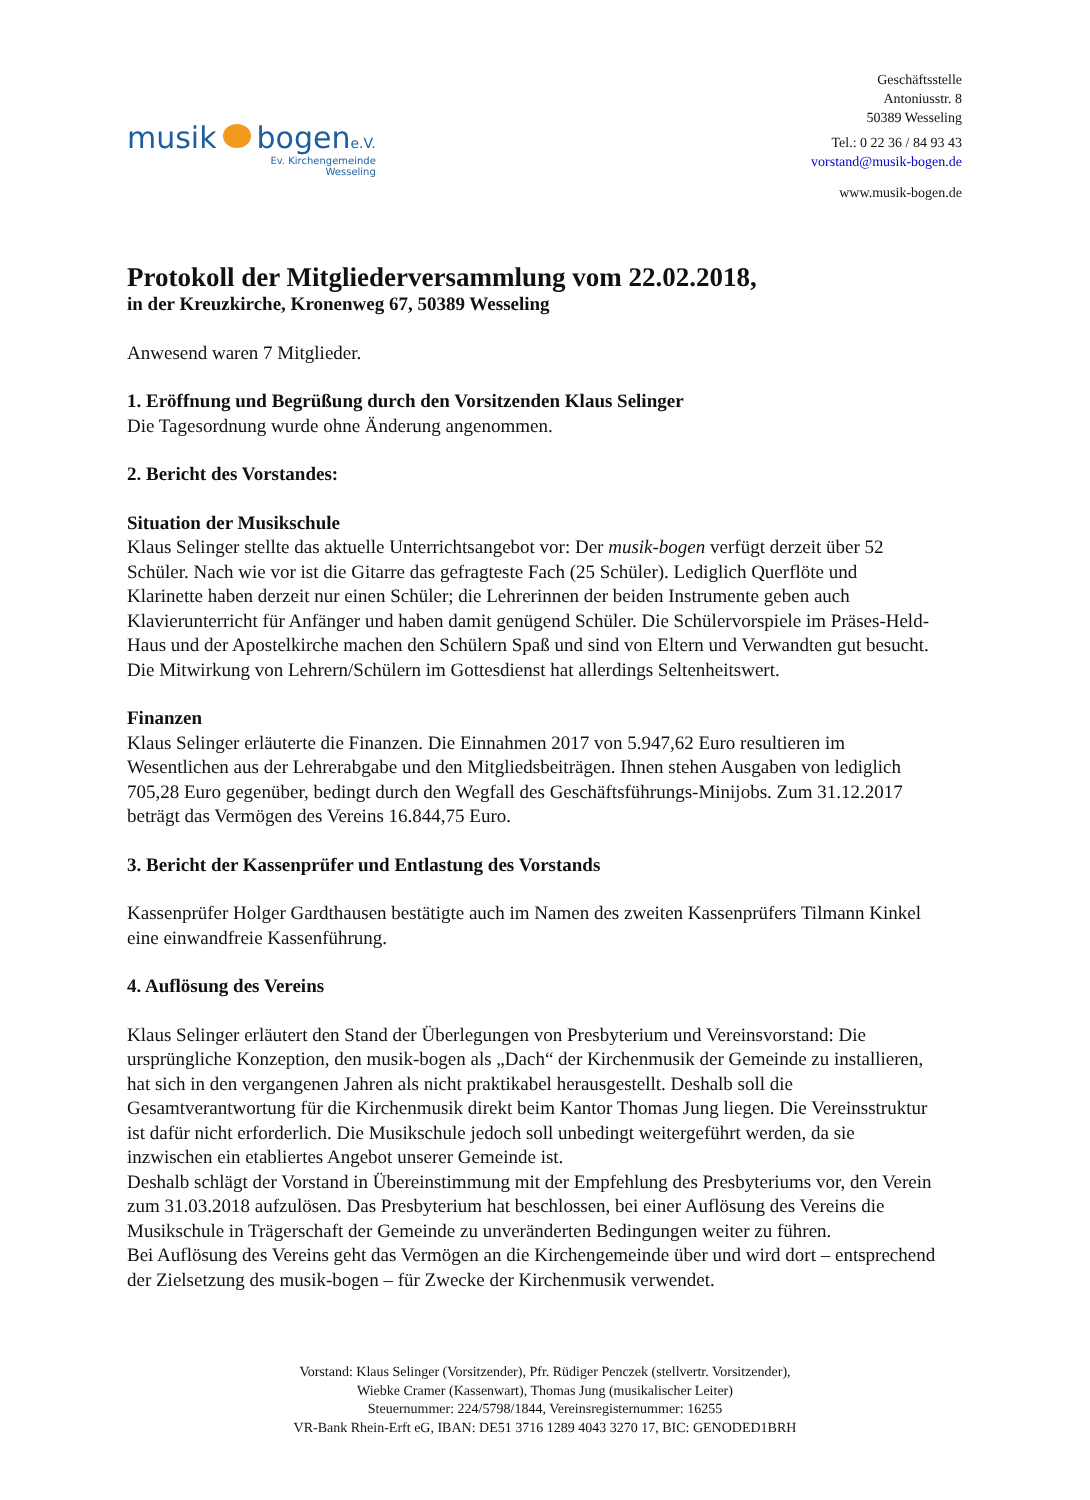musik bogene.V.
Ev. Kirchengemeinde
Wesseling
Geschäftsstelle
Antoniusstr. 8
50389 Wesseling
Tel.: 0 22 36 / 84 93 43
vorstand@musik-bogen.de
www.musik-bogen.de
Protokoll der Mitgliederversammlung vom 22.02.2018,
in der Kreuzkirche, Kronenweg 67, 50389 Wesseling
Anwesend waren 7 Mitglieder.
1. Eröffnung und Begrüßung durch den Vorsitzenden Klaus Selinger
Die Tagesordnung wurde ohne Änderung angenommen.
2. Bericht des Vorstandes:
Situation der Musikschule
Klaus Selinger stellte das aktuelle Unterrichtsangebot vor: Der musik-bogen verfügt derzeit über 52 Schüler. Nach wie vor ist die Gitarre das gefragteste Fach (25 Schüler). Lediglich Querflöte und Klarinette haben derzeit nur einen Schüler; die Lehrerinnen der beiden Instrumente geben auch Klavierunterricht für Anfänger und haben damit genügend Schüler. Die Schülervorspiele im Präses-Held-Haus und der Apostelkirche machen den Schülern Spaß und sind von Eltern und Verwandten gut besucht. Die Mitwirkung von Lehrern/Schülern im Gottesdienst hat allerdings Seltenheitswert.
Finanzen
Klaus Selinger erläuterte die Finanzen. Die Einnahmen 2017 von 5.947,62 Euro resultieren im Wesentlichen aus der Lehrerabgabe und den Mitgliedsbeiträgen. Ihnen stehen Ausgaben von lediglich 705,28 Euro gegenüber, bedingt durch den Wegfall des Geschäftsführungs-Minijobs. Zum 31.12.2017 beträgt das Vermögen des Vereins 16.844,75 Euro.
3. Bericht der Kassenprüfer und Entlastung des Vorstands
Kassenprüfer Holger Gardthausen bestätigte auch im Namen des zweiten Kassenprüfers Tilmann Kinkel eine einwandfreie Kassenführung.
4. Auflösung des Vereins
Klaus Selinger erläutert den Stand der Überlegungen von Presbyterium und Vereinsvorstand: Die ursprüngliche Konzeption, den musik-bogen als „Dach“ der Kirchenmusik der Gemeinde zu installieren, hat sich in den vergangenen Jahren als nicht praktikabel herausgestellt. Deshalb soll die Gesamtverantwortung für die Kirchenmusik direkt beim Kantor Thomas Jung liegen. Die Vereinsstruktur ist dafür nicht erforderlich. Die Musikschule jedoch soll unbedingt weitergeführt werden, da sie inzwischen ein etabliertes Angebot unserer Gemeinde ist.
Deshalb schlägt der Vorstand in Übereinstimmung mit der Empfehlung des Presbyteriums vor, den Verein zum 31.03.2018 aufzulösen. Das Presbyterium hat beschlossen, bei einer Auflösung des Vereins die Musikschule in Trägerschaft der Gemeinde zu unveränderten Bedingungen weiter zu führen.
Bei Auflösung des Vereins geht das Vermögen an die Kirchengemeinde über und wird dort – entsprechend der Zielsetzung des musik-bogen – für Zwecke der Kirchenmusik verwendet.
Vorstand: Klaus Selinger (Vorsitzender), Pfr. Rüdiger Penczek (stellvertr. Vorsitzender),
Wiebke Cramer (Kassenwart), Thomas Jung (musikalischer Leiter)
Steuernummer: 224/5798/1844, Vereinsregisternummer: 16255
VR-Bank Rhein-Erft eG, IBAN: DE51 3716 1289 4043 3270 17, BIC: GENODED1BRH